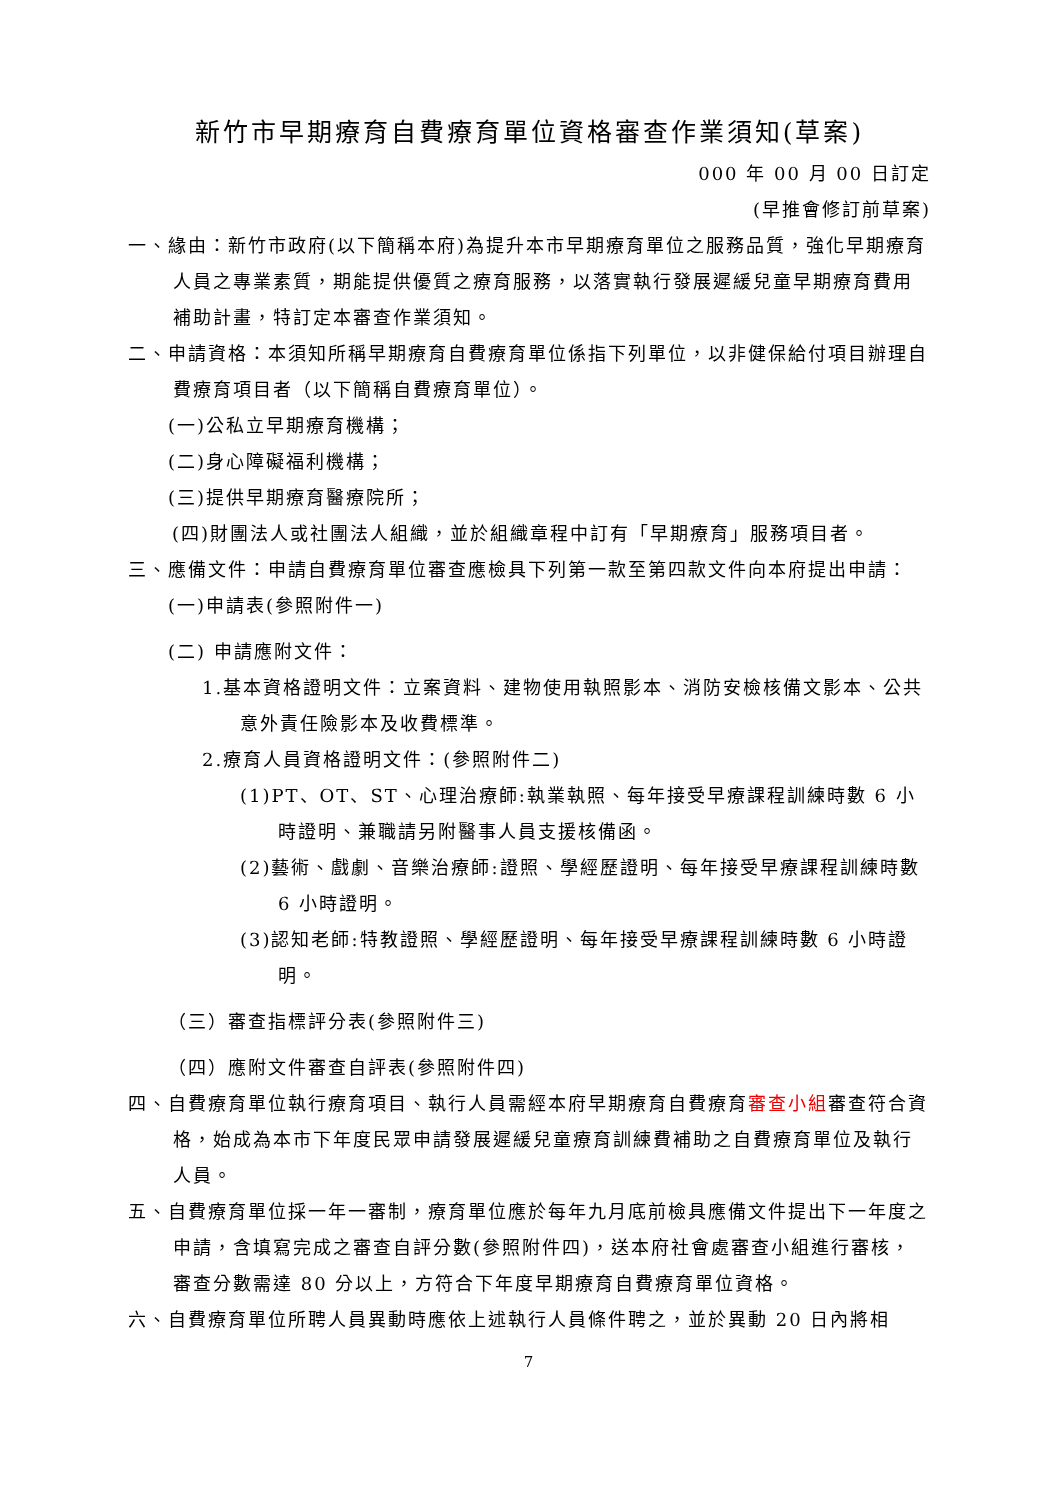新竹市早期療育自費療育單位資格審查作業須知(草案)
000 年 00 月 00 日訂定
(早推會修訂前草案)
一、緣由：新竹市政府(以下簡稱本府)為提升本市早期療育單位之服務品質，強化早期療育人員之專業素質，期能提供優質之療育服務，以落實執行發展遲緩兒童早期療育費用補助計畫，特訂定本審查作業須知。
二、申請資格：本須知所稱早期療育自費療育單位係指下列單位，以非健保給付項目辦理自費療育項目者（以下簡稱自費療育單位）。
(一)公私立早期療育機構；
(二)身心障礙福利機構；
(三)提供早期療育醫療院所；
(四)財團法人或社團法人組織，並於組織章程中訂有「早期療育」服務項目者。
三、應備文件：申請自費療育單位審查應檢具下列第一款至第四款文件向本府提出申請：
(一)申請表(參照附件一)
(二) 申請應附文件：
1.基本資格證明文件：立案資料、建物使用執照影本、消防安檢核備文影本、公共意外責任險影本及收費標準。
2.療育人員資格證明文件：(參照附件二)
(1)PT、OT、ST、心理治療師:執業執照、每年接受早療課程訓練時數 6 小時證明、兼職請另附醫事人員支援核備函。
(2)藝術、戲劇、音樂治療師:證照、學經歷證明、每年接受早療課程訓練時數 6 小時證明。
(3)認知老師:特教證照、學經歷證明、每年接受早療課程訓練時數 6 小時證明。
（三）審查指標評分表(參照附件三)
（四）應附文件審查自評表(參照附件四)
四、自費療育單位執行療育項目、執行人員需經本府早期療育自費療育審查小組審查符合資格，始成為本市下年度民眾申請發展遲緩兒童療育訓練費補助之自費療育單位及執行人員。
五、自費療育單位採一年一審制，療育單位應於每年九月底前檢具應備文件提出下一年度之申請，含填寫完成之審查自評分數(參照附件四)，送本府社會處審查小組進行審核，審查分數需達 80 分以上，方符合下年度早期療育自費療育單位資格。
六、自費療育單位所聘人員異動時應依上述執行人員條件聘之，並於異動 20 日內將相
7